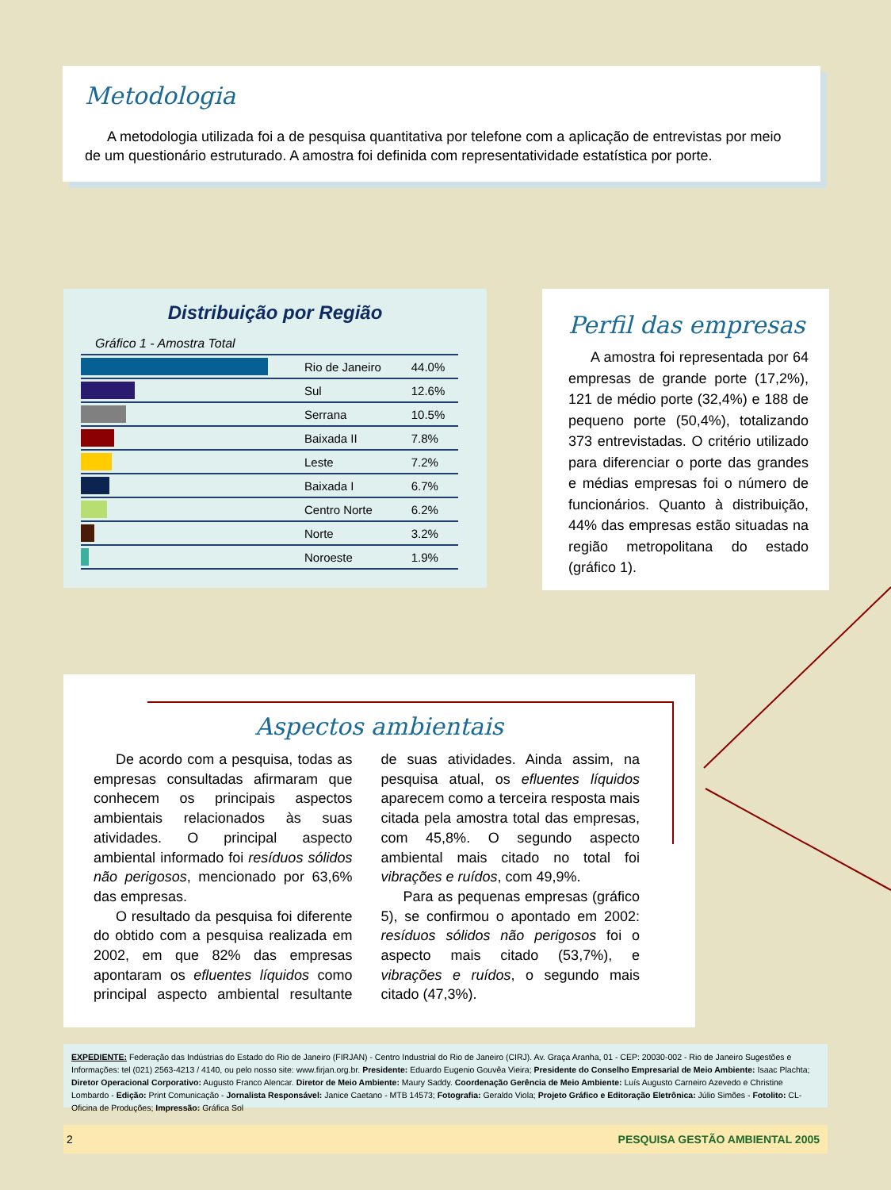Metodologia
A metodologia utilizada foi a de pesquisa quantitativa por telefone com a aplicação de entrevistas por meio de um questionário estruturado. A amostra foi definida com representatividade estatística por porte.
Distribuição por Região
Gráfico 1 - Amostra Total
| | Rio de Janeiro | 44.0% |
| | Sul | 12.6% |
| | Serrana | 10.5% |
| | Baixada II | 7.8% |
| | Leste | 7.2% |
| | Baixada I | 6.7% |
| | Centro Norte | 6.2% |
| | Norte | 3.2% |
| | Noroeste | 1.9% |
Perfil das empresas
A amostra foi representada por 64 empresas de grande porte (17,2%), 121 de médio porte (32,4%) e 188 de pequeno porte (50,4%), totalizando 373 entrevistadas. O critério utilizado para diferenciar o porte das grandes e médias empresas foi o número de funcionários. Quanto à distribuição, 44% das empresas estão situadas na região metropolitana do estado (gráfico 1).
Aspectos ambientais
De acordo com a pesquisa, todas as empresas consultadas afirmaram que conhecem os principais aspectos ambientais relacionados às suas atividades. O principal aspecto ambiental informado foi resíduos sólidos não perigosos, mencionado por 63,6% das empresas.
O resultado da pesquisa foi diferente do obtido com a pesquisa realizada em 2002, em que 82% das empresas apontaram os efluentes líquidos como principal aspecto ambiental resultante de suas atividades. Ainda assim, na pesquisa atual, os efluentes líquidos aparecem como a terceira resposta mais citada pela amostra total das empresas, com 45,8%. O segundo aspecto ambiental mais citado no total foi vibrações e ruídos, com 49,9%.
Para as pequenas empresas (gráfico 5), se confirmou o apontado em 2002: resíduos sólidos não perigosos foi o aspecto mais citado (53,7%), e vibrações e ruídos, o segundo mais citado (47,3%).
EXPEDIENTE: Federação das Indústrias do Estado do Rio de Janeiro (FIRJAN) - Centro Industrial do Rio de Janeiro (CIRJ). Av. Graça Aranha, 01 - CEP: 20030-002 - Rio de Janeiro Sugestões e Informações: tel (021) 2563-4213 / 4140, ou pelo nosso site: www.firjan.org.br. Presidente: Eduardo Eugenio Gouvêa Vieira; Presidente do Conselho Empresarial de Meio Ambiente: Isaac Plachta; Diretor Operacional Corporativo: Augusto Franco Alencar. Diretor de Meio Ambiente: Maury Saddy. Coordenação Gerência de Meio Ambiente: Luís Augusto Carneiro Azevedo e Christine Lombardo - Edição: Print Comunicação - Jornalista Responsável: Janice Caetano - MTB 14573; Fotografia: Geraldo Viola; Projeto Gráfico e Editoração Eletrônica: Júlio Simões - Fotolito: CL-Oficina de Produções; Impressão: Gráfica Sol
2 PESQUISA GESTÃO AMBIENTAL 2005